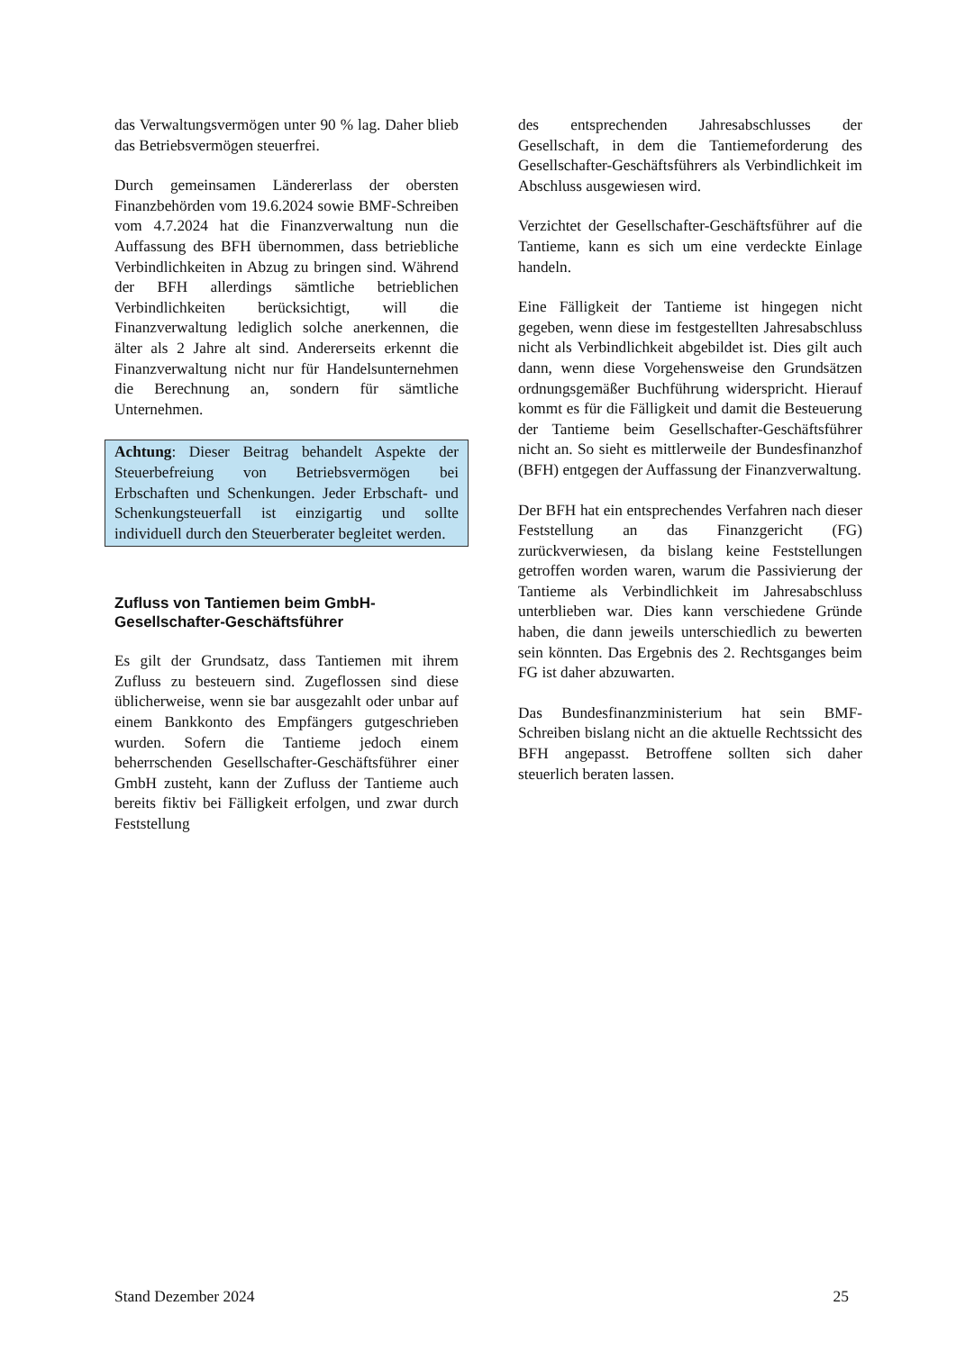das Verwaltungsvermögen unter 90 % lag. Daher blieb das Betriebsvermögen steuerfrei.
Durch gemeinsamen Ländererlass der obersten Finanzbehörden vom 19.6.2024 sowie BMF-Schreiben vom 4.7.2024 hat die Finanzverwaltung nun die Auffassung des BFH übernommen, dass betriebliche Verbindlichkeiten in Abzug zu bringen sind. Während der BFH allerdings sämtliche betrieblichen Verbindlichkeiten berücksichtigt, will die Finanzverwaltung lediglich solche anerkennen, die älter als 2 Jahre alt sind. Andererseits erkennt die Finanzverwaltung nicht nur für Handelsunternehmen die Berechnung an, sondern für sämtliche Unternehmen.
Achtung: Dieser Beitrag behandelt Aspekte der Steuerbefreiung von Betriebsvermögen bei Erbschaften und Schenkungen. Jeder Erbschaft- und Schenkungsteuerfall ist einzigartig und sollte individuell durch den Steuerberater begleitet werden.
Zufluss von Tantiemen beim GmbH-Gesellschafter-Geschäftsführer
Es gilt der Grundsatz, dass Tantiemen mit ihrem Zufluss zu besteuern sind. Zugeflossen sind diese üblicherweise, wenn sie bar ausgezahlt oder unbar auf einem Bankkonto des Empfängers gutgeschrieben wurden. Sofern die Tantieme jedoch einem beherrschenden Gesellschafter-Geschäftsführer einer GmbH zusteht, kann der Zufluss der Tantieme auch bereits fiktiv bei Fälligkeit erfolgen, und zwar durch Feststellung
des entsprechenden Jahresabschlusses der Gesellschaft, in dem die Tantiemeforderung des Gesellschafter-Geschäftsführers als Verbindlichkeit im Abschluss ausgewiesen wird.
Verzichtet der Gesellschafter-Geschäftsführer auf die Tantieme, kann es sich um eine verdeckte Einlage handeln.
Eine Fälligkeit der Tantieme ist hingegen nicht gegeben, wenn diese im festgestellten Jahresabschluss nicht als Verbindlichkeit abgebildet ist. Dies gilt auch dann, wenn diese Vorgehensweise den Grundsätzen ordnungsgemäßer Buchführung widerspricht. Hierauf kommt es für die Fälligkeit und damit die Besteuerung der Tantieme beim Gesellschafter-Geschäftsführer nicht an. So sieht es mittlerweile der Bundesfinanzhof (BFH) entgegen der Auffassung der Finanzverwaltung.
Der BFH hat ein entsprechendes Verfahren nach dieser Feststellung an das Finanzgericht (FG) zurückverwiesen, da bislang keine Feststellungen getroffen worden waren, warum die Passivierung der Tantieme als Verbindlichkeit im Jahresabschluss unterblieben war. Dies kann verschiedene Gründe haben, die dann jeweils unterschiedlich zu bewerten sein könnten. Das Ergebnis des 2. Rechtsganges beim FG ist daher abzuwarten.
Das Bundesfinanzministerium hat sein BMF-Schreiben bislang nicht an die aktuelle Rechtssicht des BFH angepasst. Betroffene sollten sich daher steuerlich beraten lassen.
Stand Dezember 2024 25